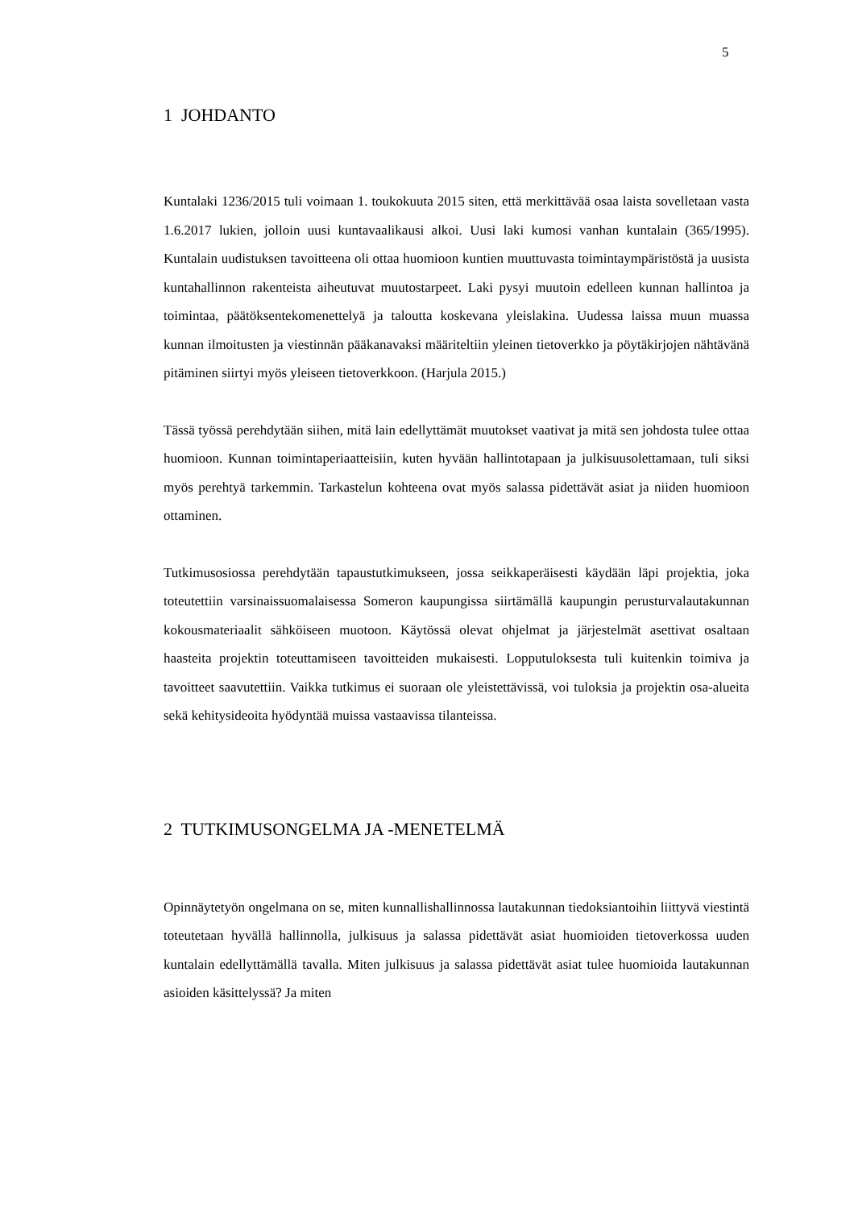5
1 JOHDANTO
Kuntalaki 1236/2015 tuli voimaan 1. toukokuuta 2015 siten, että merkittävää osaa laista sovelletaan vasta 1.6.2017 lukien, jolloin uusi kuntavaalikausi alkoi. Uusi laki kumosi vanhan kuntalain (365/1995). Kuntalain uudistuksen tavoitteena oli ottaa huomioon kuntien muuttuvasta toimintaympäristöstä ja uusista kuntahallinnon rakenteista aiheutuvat muutostarpeet. Laki pysyi muutoin edelleen kunnan hallintoa ja toimintaa, päätöksentekomenettelyä ja taloutta koskevana yleislakina. Uudessa laissa muun muassa kunnan ilmoitusten ja viestinnän pääkanavaksi määriteltiin yleinen tietoverkko ja pöytäkirjojen nähtävänä pitäminen siirtyi myös yleiseen tietoverkkoon. (Harjula 2015.)
Tässä työssä perehdytään siihen, mitä lain edellyttämät muutokset vaativat ja mitä sen johdosta tulee ottaa huomioon. Kunnan toimintaperiaatteisiin, kuten hyvään hallintotapaan ja julkisuusolettamaan, tuli siksi myös perehtyä tarkemmin. Tarkastelun kohteena ovat myös salassa pidettävät asiat ja niiden huomioon ottaminen.
Tutkimusosiossa perehdytään tapaustutkimukseen, jossa seikkaperäisesti käydään läpi projektia, joka toteutettiin varsinaissuomalaisessa Someron kaupungissa siirtämällä kaupungin perusturvalautakunnan kokousmateriaalit sähköiseen muotoon. Käytössä olevat ohjelmat ja järjestelmät asettivat osaltaan haasteita projektin toteuttamiseen tavoitteiden mukaisesti. Lopputuloksesta tuli kuitenkin toimiva ja tavoitteet saavutettiin. Vaikka tutkimus ei suoraan ole yleistettävissä, voi tuloksia ja projektin osa-alueita sekä kehitysideoita hyödyntää muissa vastaavissa tilanteissa.
2 TUTKIMUSONGELMA JA -MENETELMÄ
Opinnäytetyön ongelmana on se, miten kunnallishallinnossa lautakunnan tiedoksiantoihin liittyvä viestintä toteutetaan hyvällä hallinnolla, julkisuus ja salassa pidettävät asiat huomioiden tietoverkossa uuden kuntalain edellyttämällä tavalla. Miten julkisuus ja salassa pidettävät asiat tulee huomioida lautakunnan asioiden käsittelyssä? Ja miten